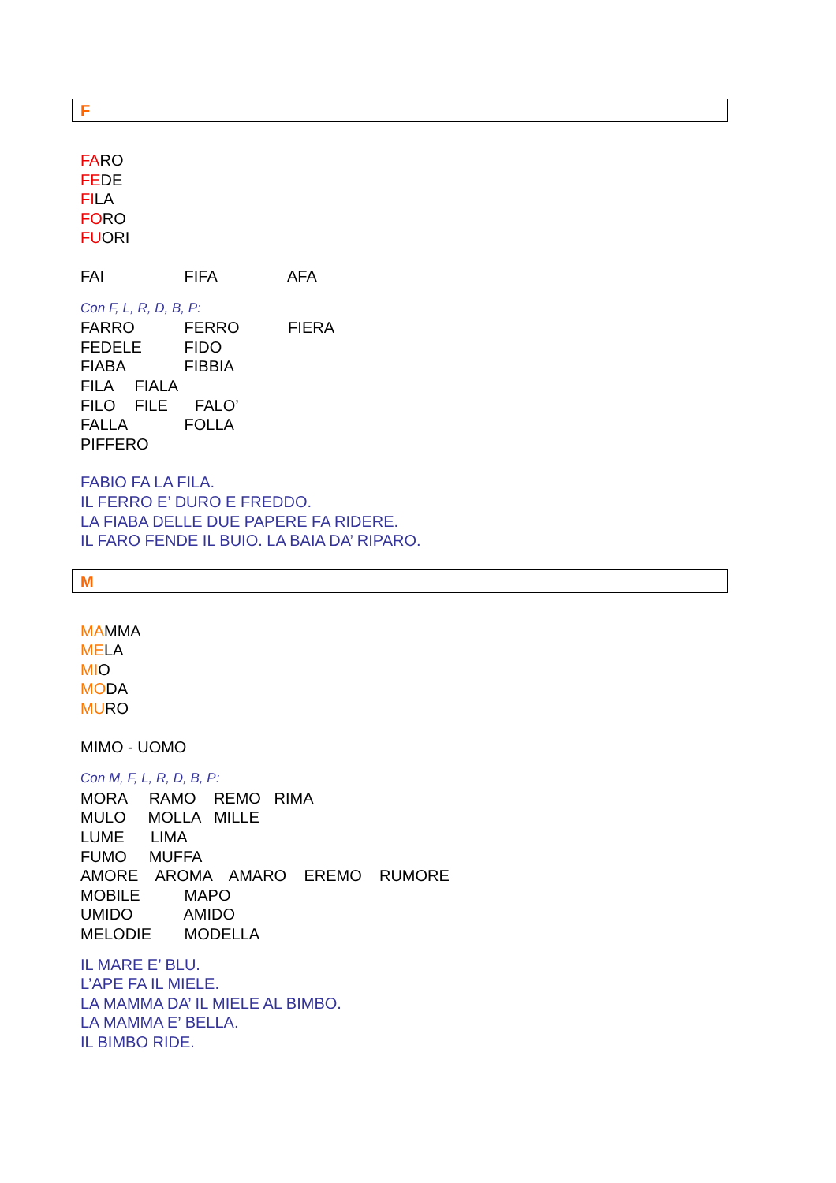F
FARO
FEDE
FILA
FORO
FUORI
FAI FIFA AFA
Con F, L, R, D, B, P:
FARRO FERRO FIERA
FEDELE FIDO
FIABA FIBBIA
FILA FIALA
FILO FILE FALO’
FALLA FOLLA
PIFFERO
FABIO FA LA FILA.
IL FERRO E’ DURO E FREDDO.
LA FIABA DELLE DUE PAPERE FA RIDERE.
IL FARO FENDE IL BUIO. LA BAIA DA’ RIPARO.
M
MAMMA
MELA
MIO
MODA
MURO
MIMO - UOMO
Con M, F, L, R, D, B, P:
MORA RAMO REMO RIMA
MULO MOLLA MILLE
LUME LIMA
FUMO MUFFA
AMORE AROMA AMARO EREMO RUMORE
MOBILE MAPO
UMIDO AMIDO
MELODIE MODELLA
IL MARE E’ BLU.
L’APE FA IL MIELE.
LA MAMMA DA’ IL MIELE AL BIMBO.
LA MAMMA E’ BELLA.
IL BIMBO RIDE.